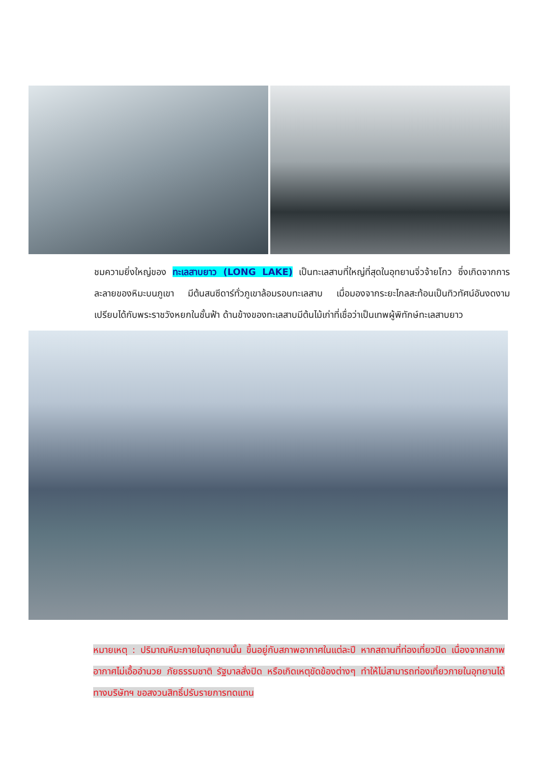ชมความยิ่งใหญ่ของ ทะเลสาบยาว (LONG LAKE) เป็นทะเลสาบที่ใหญ่ที่สุดในอุทยานจิ่วจ้ายโกว ซึ่งเกิดจากการละลายของหิมะบนภูเขา มีต้นสนซีดาร์ทั่วภูเขาล้อมรอบทะเลสาบ เมื่อมองจากระยะไกลสะท้อนเป็นทิวทัศน์อันงดงามเปรียบได้กับพระราชวังหยกในชั้นฟ้า ด้านข้างของทะเลสาบมีต้นไม้เก่าที่เชื่อว่าเป็นเทพผู้พิทักษ์ทะเลสาบยาว
หมายเหตุ : ปริมาณหิมะภายในอุทยานนั้น ขึ้นอยู่กับสภาพอากาศในแต่ละปี หากสถานที่ท่องเที่ยวปิด เนื่องจากสภาพอากาศไม่เอื้ออำนวย ภัยธรรมชาติ รัฐบาลสั่งปิด หรือเกิดเหตุขัดข้องต่างๆ ทำให้ไม่สามารถท่องเที่ยวภายในอุทยานได้ ทางบริษัทฯ ขอสงวนสิทธิ์ปรับรายการทดแทน